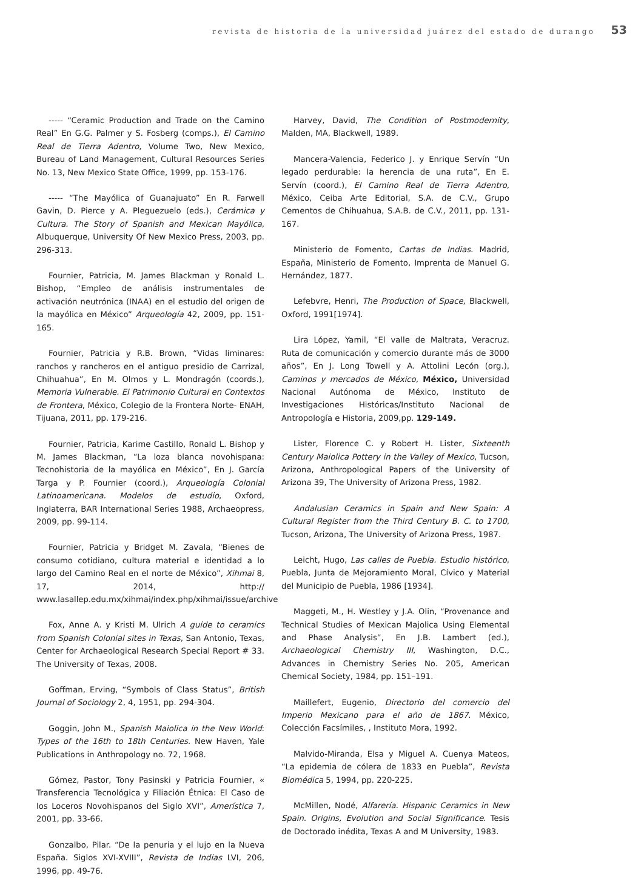revista de historia de la universidad juárez del estado de durango 53
----- “Ceramic Production and Trade on the Camino Real” En G.G. Palmer y S. Fosberg (comps.), El Camino Real de Tierra Adentro, Volume Two, New Mexico, Bureau of Land Management, Cultural Resources Series No. 13, New Mexico State Office, 1999, pp. 153-176.
----- “The Mayólica of Guanajuato” En R. Farwell Gavin, D. Pierce y A. Pleguezuelo (eds.), Cerámica y Cultura. The Story of Spanish and Mexican Mayólica, Albuquerque, University Of New Mexico Press, 2003, pp. 296-313.
Fournier, Patricia, M. James Blackman y Ronald L. Bishop, “Empleo de análisis instrumentales de activación neutrónica (INAA) en el estudio del origen de la mayólica en México” Arqueología 42, 2009, pp. 151-165.
Fournier, Patricia y R.B. Brown, “Vidas liminares: ranchos y rancheros en el antiguo presidio de Carrizal, Chihuahua”, En M. Olmos y L. Mondragón (coords.), Memoria Vulnerable. El Patrimonio Cultural en Contextos de Frontera, México, Colegio de la Frontera Norte- ENAH, Tijuana, 2011, pp. 179-216.
Fournier, Patricia, Karime Castillo, Ronald L. Bishop y M. James Blackman, “La loza blanca novohispana: Tecnohistoria de la mayólica en México”, En J. García Targa y P. Fournier (coord.), Arqueología Colonial Latinoamericana. Modelos de estudio, Oxford, Inglaterra, BAR International Series 1988, Archaeopress, 2009, pp. 99-114.
Fournier, Patricia y Bridget M. Zavala, “Bienes de consumo cotidiano, cultura material e identidad a lo largo del Camino Real en el norte de México”, Xihmai 8, 17, 2014, http:// www.lasallep.edu.mx/xihmai/index.php/xihmai/issue/archive
Fox, Anne A. y Kristi M. Ulrich A guide to ceramics from Spanish Colonial sites in Texas, San Antonio, Texas, Center for Archaeological Research Special Report # 33. The University of Texas, 2008.
Goffman, Erving, “Symbols of Class Status”, British Journal of Sociology 2, 4, 1951, pp. 294-304.
Goggin, John M., Spanish Maiolica in the New World: Types of the 16th to 18th Centuries. New Haven, Yale Publications in Anthropology no. 72, 1968.
Gómez, Pastor, Tony Pasinski y Patricia Fournier, « Transferencia Tecnológica y Filiación Étnica: El Caso de los Loceros Novohispanos del Siglo XVI”, Amerística 7, 2001, pp. 33-66.
Gonzalbo, Pilar. “De la penuria y el lujo en la Nueva España. Siglos XVI-XVIII”, Revista de Indias LVI, 206, 1996, pp. 49-76.
Harvey, David, The Condition of Postmodernity, Malden, MA, Blackwell, 1989.
Mancera-Valencia, Federico J. y Enrique Servín “Un legado perdurable: la herencia de una ruta”, En E. Servín (coord.), El Camino Real de Tierra Adentro, México, Ceiba Arte Editorial, S.A. de C.V., Grupo Cementos de Chihuahua, S.A.B. de C.V., 2011, pp. 131-167.
Ministerio de Fomento, Cartas de Indias. Madrid, España, Ministerio de Fomento, Imprenta de Manuel G. Hernández, 1877.
Lefebvre, Henri, The Production of Space, Blackwell, Oxford, 1991[1974].
Lira López, Yamil, “El valle de Maltrata, Veracruz. Ruta de comunicación y comercio durante más de 3000 años”, En J. Long Towell y A. Attolini Lecón (org.), Caminos y mercados de México, México, Universidad Nacional Autónoma de México, Instituto de Investigaciones Históricas/Instituto Nacional de Antropología e Historia, 2009,pp. 129-149.
Lister, Florence C. y Robert H. Lister, Sixteenth Century Maiolica Pottery in the Valley of Mexico, Tucson, Arizona, Anthropological Papers of the University of Arizona 39, The University of Arizona Press, 1982.
Andalusian Ceramics in Spain and New Spain: A Cultural Register from the Third Century B. C. to 1700, Tucson, Arizona, The University of Arizona Press, 1987.
Leicht, Hugo, Las calles de Puebla. Estudio histórico, Puebla, Junta de Mejoramiento Moral, Cívico y Material del Municipio de Puebla, 1986 [1934].
Maggeti, M., H. Westley y J.A. Olin, “Provenance and Technical Studies of Mexican Majolica Using Elemental and Phase Analysis”, En J.B. Lambert (ed.), Archaeological Chemistry III, Washington, D.C., Advances in Chemistry Series No. 205, American Chemical Society, 1984, pp. 151–191.
Maillefert, Eugenio, Directorio del comercio del Imperio Mexicano para el año de 1867. México, Colección Facsímiles, , Instituto Mora, 1992.
Malvido-Miranda, Elsa y Miguel A. Cuenya Mateos, “La epidemia de cólera de 1833 en Puebla”, Revista Biomédica 5, 1994, pp. 220-225.
McMillen, Nodé, Alfarería. Hispanic Ceramics in New Spain. Origins, Evolution and Social Significance. Tesis de Doctorado inédita, Texas A and M University, 1983.